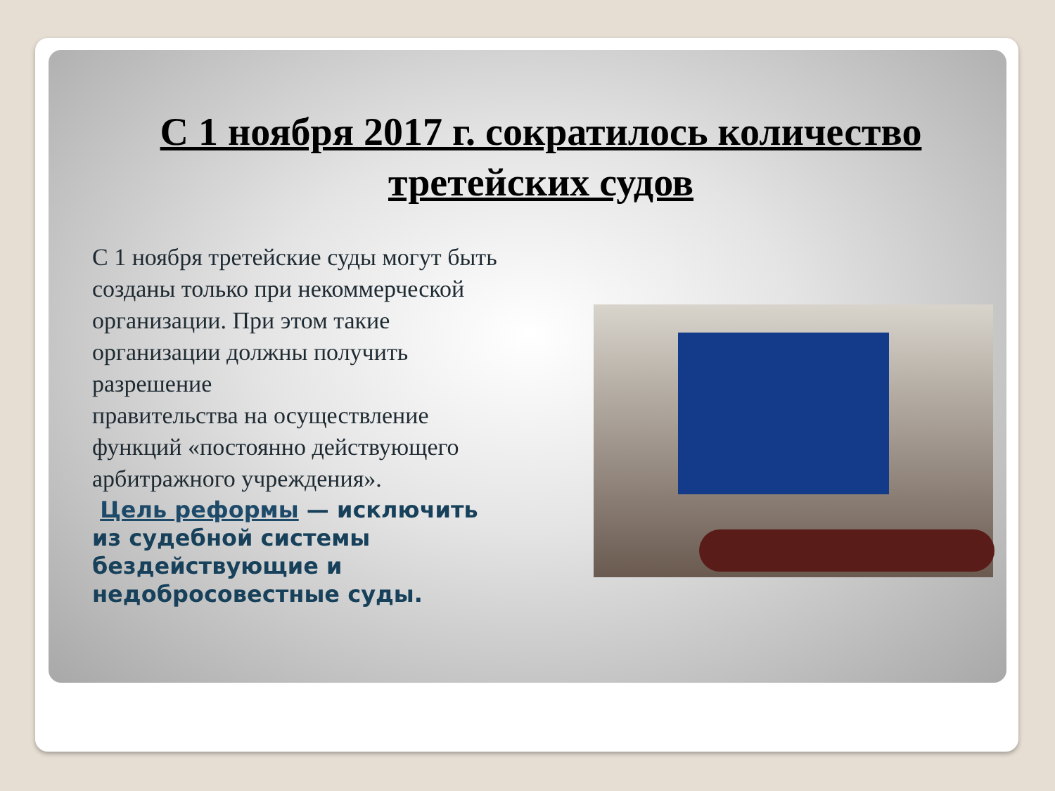С 1 ноября 2017 г. сократилось количество третейских судов
С 1 ноября третейские суды могут быть созданы только при некоммерческой организации. При этом такие организации должны получить разрешение
правительства на осуществление функций «постоянно действующего арбитражного учреждения».
Цель реформы — исключить из судебной системы бездействующие и недобросовестные суды.